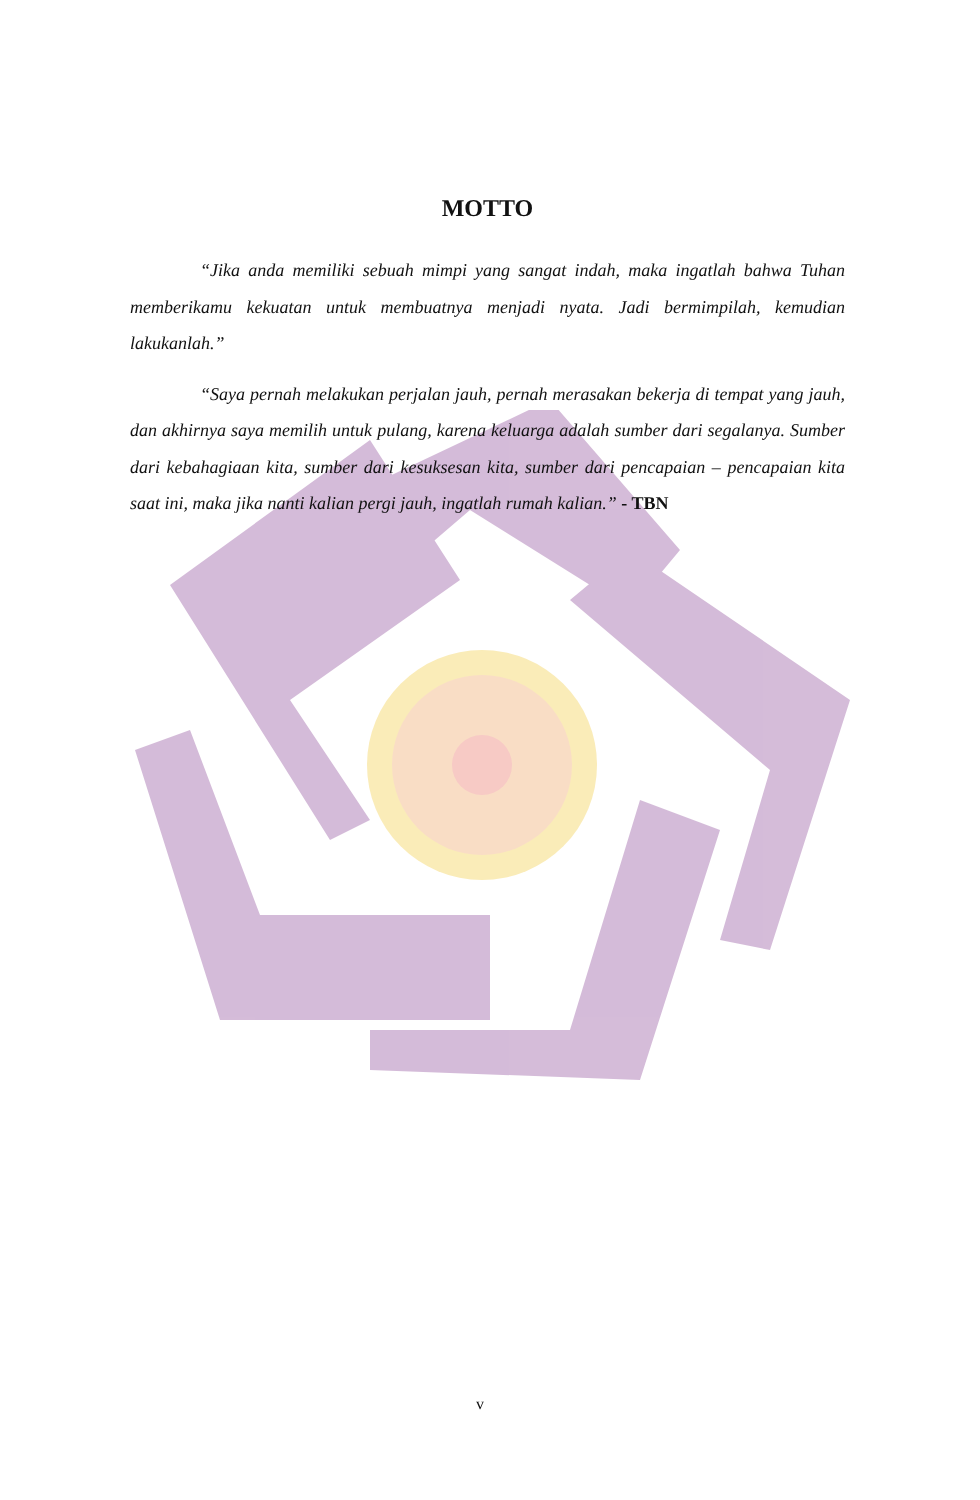MOTTO
“Jika anda memiliki sebuah mimpi yang sangat indah, maka ingatlah bahwa Tuhan memberikamu kekuatan untuk membuatnya menjadi nyata. Jadi bermimpilah, kemudian lakukanlah.”
“Saya pernah melakukan perjalan jauh, pernah merasakan bekerja di tempat yang jauh, dan akhirnya saya memilih untuk pulang, karena keluarga adalah sumber dari segalanya. Sumber dari kebahagiaan kita, sumber dari kesuksesan kita, sumber dari pencapaian – pencapaian kita saat ini, maka jika nanti kalian pergi jauh, ingatlah rumah kalian.” - TBN
v